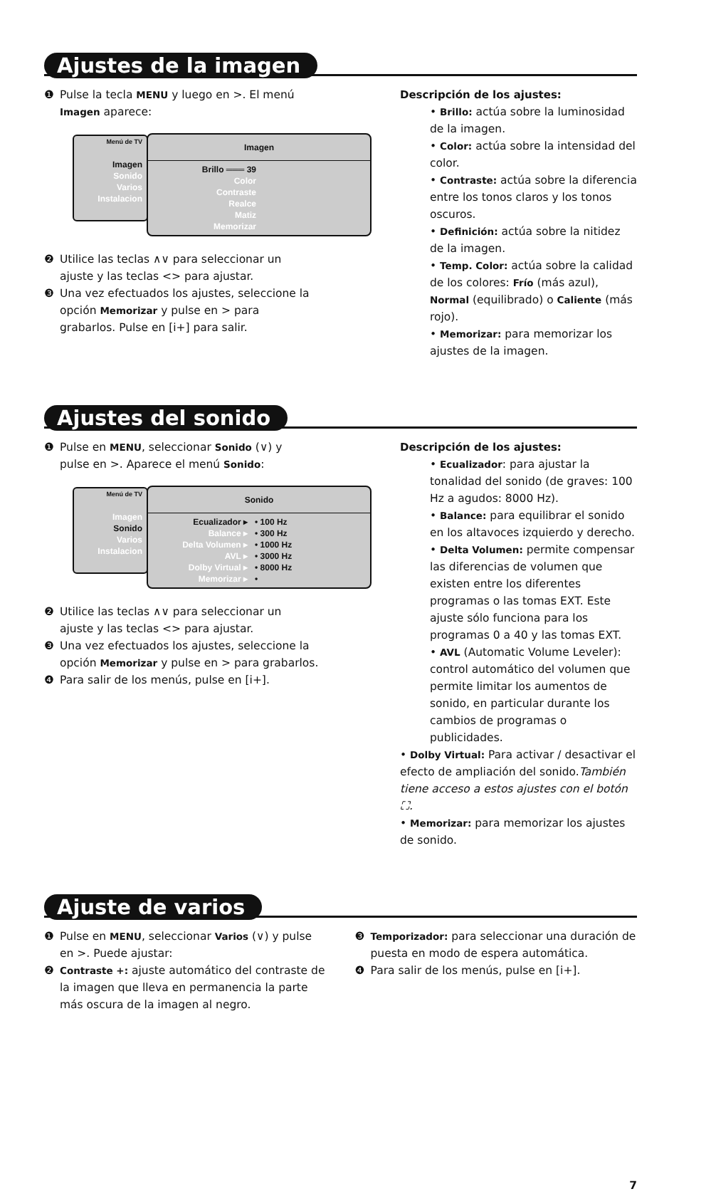Ajustes de la imagen
❶ Pulse la tecla MENU y luego en >. El menú
Imagen aparece:
Menú de TV
Imagen
Sonido
Varios
Instalacion
Imagen
Brillo ═══ 39
Color
Contraste
Realce
Matiz
Memorizar
❷ Utilice las teclas ∧∨ para seleccionar un
ajuste y las teclas <> para ajustar.
❸ Una vez efectuados los ajustes, seleccione la
opción Memorizar y pulse en > para
grabarlos. Pulse en [i+] para salir.
Descripción de los ajustes:
• Brillo: actúa sobre la luminosidad de la imagen.
• Color: actúa sobre la intensidad del color.
• Contraste: actúa sobre la diferencia entre los tonos claros y los tonos oscuros.
• Definición: actúa sobre la nitidez de la imagen.
• Temp. Color: actúa sobre la calidad de los colores: Frío (más azul), Normal (equilibrado) o Caliente (más rojo).
• Memorizar: para memorizar los ajustes de la imagen.
Ajustes del sonido
❶ Pulse en MENU, seleccionar Sonido (∨) y
pulse en >. Aparece el menú Sonido:
Menú de TV
Imagen
Sonido
Varios
Instalacion
Sonido
Ecualizador ▸
Balance ▸
Delta Volumen ▸
AVL ▸
Dolby Virtual ▸
Memorizar ▸
• 100 Hz
• 300 Hz
• 1000 Hz
• 3000 Hz
• 8000 Hz
•
❷ Utilice las teclas ∧∨ para seleccionar un
ajuste y las teclas <> para ajustar.
❸ Una vez efectuados los ajustes, seleccione la
opción Memorizar y pulse en > para grabarlos.
❹ Para salir de los menús, pulse en [i+].
Descripción de los ajustes:
• Ecualizador: para ajustar la tonalidad del sonido (de graves: 100 Hz a agudos: 8000 Hz).
• Balance: para equilibrar el sonido en los altavoces izquierdo y derecho.
• Delta Volumen: permite compensar las diferencias de volumen que existen entre los diferentes programas o las tomas EXT. Este ajuste sólo funciona para los programas 0 a 40 y las tomas EXT.
• AVL (Automatic Volume Leveler): control automático del volumen que permite limitar los aumentos de sonido, en particular durante los cambios de programas o publicidades.
• Dolby Virtual: Para activar / desactivar el efecto de ampliación del sonido.También tiene acceso a estos ajustes con el botón ⛶.
• Memorizar: para memorizar los ajustes de sonido.
Ajuste de varios
❶ Pulse en MENU, seleccionar Varios (∨) y pulse
en >. Puede ajustar:
❷ Contraste +: ajuste automático del contraste de
la imagen que lleva en permanencia la parte
más oscura de la imagen al negro.
❸ Temporizador: para seleccionar una duración de
puesta en modo de espera automática.
❹ Para salir de los menús, pulse en [i+].
7